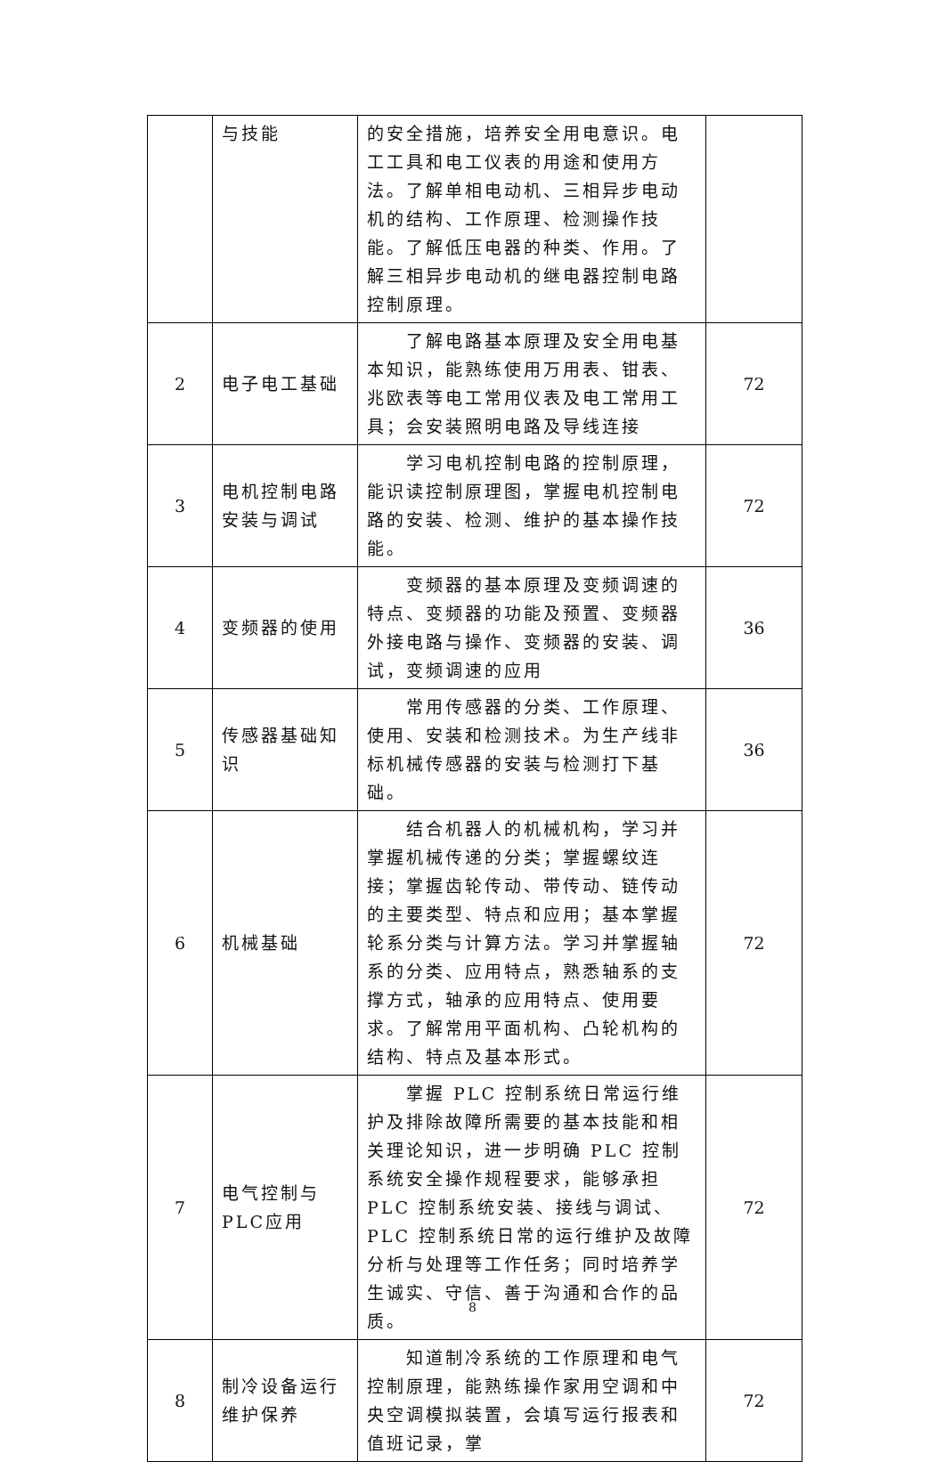| | 与技能 | 的安全措施，培养安全用电意识。电工工具和电工仪表的用途和使用方法。了解单相电动机、三相异步电动机的结构、工作原理、检测操作技能。了解低压电器的种类、作用。了解三相异步电动机的继电器控制电路控制原理。 | |
| 2 | 电子电工基础 | 了解电路基本原理及安全用电基本知识，能熟练使用万用表、钳表、兆欧表等电工常用仪表及电工常用工具；会安装照明电路及导线连接 | 72 |
| 3 | 电机控制电路安装与调试 | 学习电机控制电路的控制原理，能识读控制原理图，掌握电机控制电路的安装、检测、维护的基本操作技能。 | 72 |
| 4 | 变频器的使用 | 变频器的基本原理及变频调速的特点、变频器的功能及预置、变频器外接电路与操作、变频器的安装、调试，变频调速的应用 | 36 |
| 5 | 传感器基础知识 | 常用传感器的分类、工作原理、使用、安装和检测技术。为生产线非标机械传感器的安装与检测打下基础。 | 36 |
| 6 | 机械基础 | 结合机器人的机械机构，学习并掌握机械传递的分类；掌握螺纹连接；掌握齿轮传动、带传动、链传动的主要类型、特点和应用；基本掌握轮系分类与计算方法。学习并掌握轴系的分类、应用特点，熟悉轴系的支撑方式，轴承的应用特点、使用要求。了解常用平面机构、凸轮机构的结构、特点及基本形式。 | 72 |
| 7 | 电气控制与PLC应用 | 掌握 PLC 控制系统日常运行维护及排除故障所需要的基本技能和相关理论知识，进一步明确 PLC 控制系统安全操作规程要求，能够承担 PLC 控制系统安装、接线与调试、PLC 控制系统日常的运行维护及故障分析与处理等工作任务；同时培养学生诚实、守信、善于沟通和合作的品质。 | 72 |
| 8 | 制冷设备运行维护保养 | 知道制冷系统的工作原理和电气控制原理，能熟练操作家用空调和中央空调模拟装置，会填写运行报表和值班记录，掌 | 72 |
8